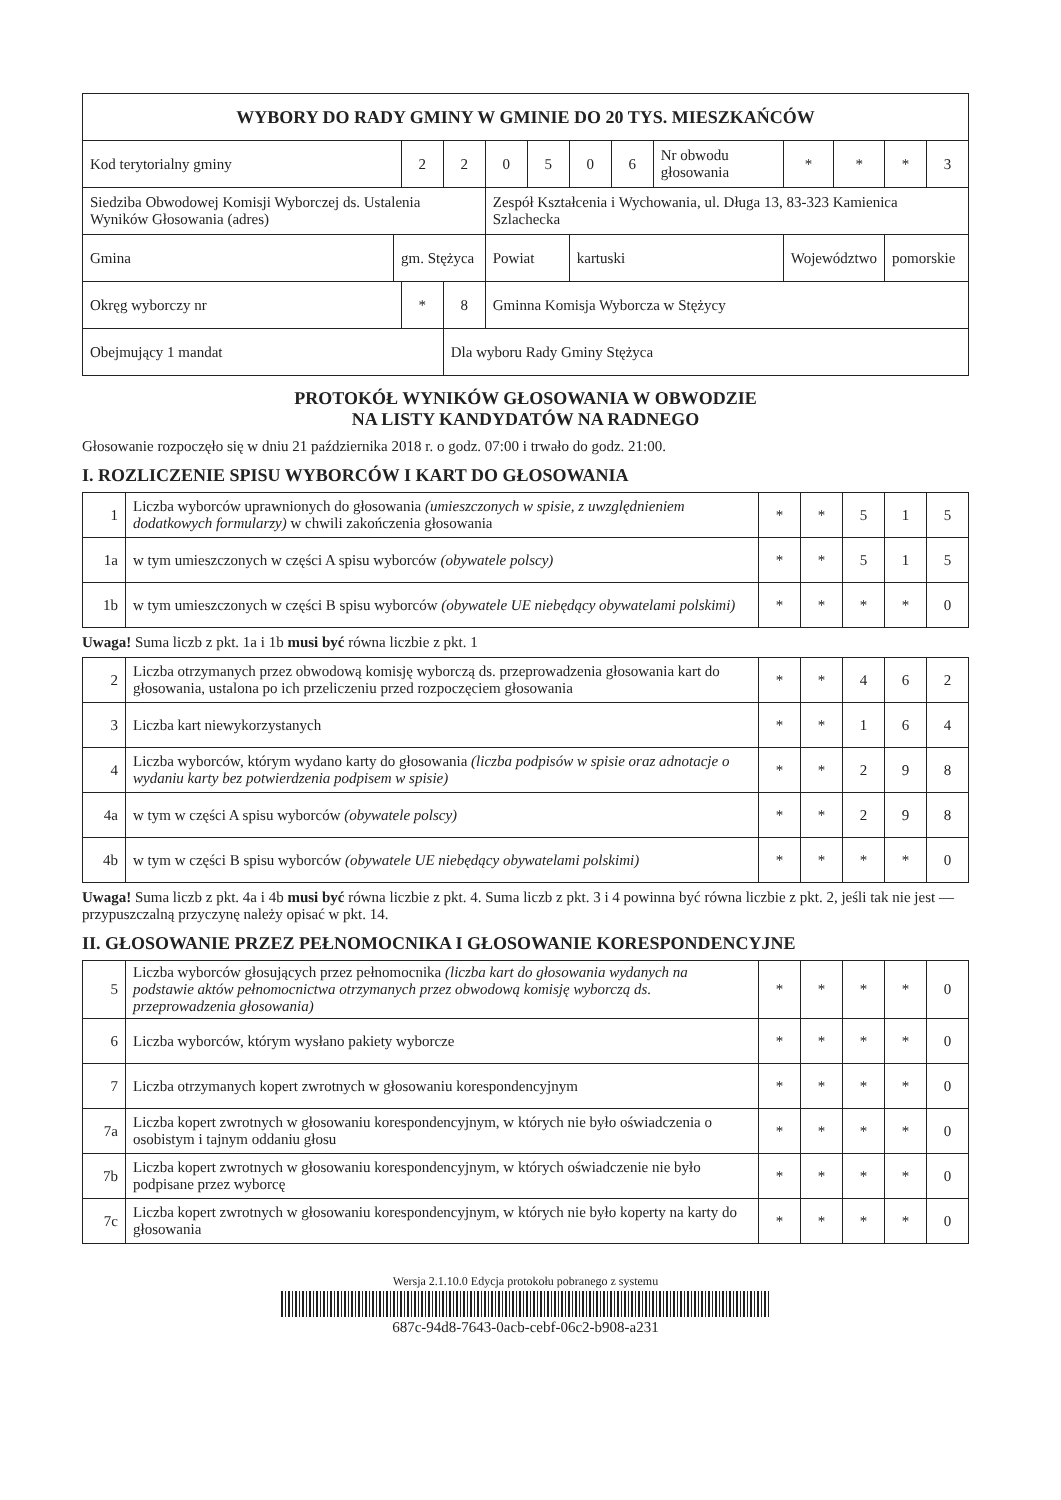| WYBORY DO RADY GMINY W GMINIE DO 20 TYS. MIESZKAŃCÓW | | | | | | | | | | | | |
| Kod terytorialny gminy | | 2 | 2 | 0 | 5 | 0 | 6 | Nr obwodu głosowania | * | * | * | 3 |
| Siedziba Obwodowej Komisji Wyborczej ds. Ustalenia Wyników Głosowania (adres) | | | | Zespół Kształcenia i Wychowania, ul. Długa 13, 83-323 Kamienica Szlachecka | | | | | | | | |
| Gmina | gm. Stężyca | | | Powiat | | kartuski | | | Województwo | | pomorskie | |
| Okręg wyborczy nr | | * | 8 | Gminna Komisja Wyborcza w Stężycy | | | | | | | | |
| Obejmujący 1 mandat | | | Dla wyboru Rady Gminy Stężyca | | | | | | | | | |
PROTOKÓŁ WYNIKÓW GŁOSOWANIA W OBWODZIE
NA LISTY KANDYDATÓW NA RADNEGO
Głosowanie rozpoczęło się w dniu 21 października 2018 r. o godz. 07:00 i trwało do godz. 21:00.
I. ROZLICZENIE SPISU WYBORCÓW I KART DO GŁOSOWANIA
| 1 | Liczba wyborców uprawnionych do głosowania (umieszczonych w spisie, z uwzględnieniem dodatkowych formularzy) w chwili zakończenia głosowania | * | * | 5 | 1 | 5 |
| 1a | w tym umieszczonych w części A spisu wyborców (obywatele polscy) | * | * | 5 | 1 | 5 |
| 1b | w tym umieszczonych w części B spisu wyborców (obywatele UE niebędący obywatelami polskimi) | * | * | * | * | 0 |
Uwaga! Suma liczb z pkt. 1a i 1b musi być równa liczbie z pkt. 1
| 2 | Liczba otrzymanych przez obwodową komisję wyborczą ds. przeprowadzenia głosowania kart do głosowania, ustalona po ich przeliczeniu przed rozpoczęciem głosowania | * | * | 4 | 6 | 2 |
| 3 | Liczba kart niewykorzystanych | * | * | 1 | 6 | 4 |
| 4 | Liczba wyborców, którym wydano karty do głosowania (liczba podpisów w spisie oraz adnotacje o wydaniu karty bez potwierdzenia podpisem w spisie) | * | * | 2 | 9 | 8 |
| 4a | w tym w części A spisu wyborców (obywatele polscy) | * | * | 2 | 9 | 8 |
| 4b | w tym w części B spisu wyborców (obywatele UE niebędący obywatelami polskimi) | * | * | * | * | 0 |
Uwaga! Suma liczb z pkt. 4a i 4b musi być równa liczbie z pkt. 4. Suma liczb z pkt. 3 i 4 powinna być równa liczbie z pkt. 2, jeśli tak nie jest — przypuszczalną przyczynę należy opisać w pkt. 14.
II. GŁOSOWANIE PRZEZ PEŁNOMOCNIKA I GŁOSOWANIE KORESPONDENCYJNE
| 5 | Liczba wyborców głosujących przez pełnomocnika (liczba kart do głosowania wydanych na podstawie aktów pełnomocnictwa otrzymanych przez obwodową komisję wyborczą ds. przeprowadzenia głosowania) | * | * | * | * | 0 |
| 6 | Liczba wyborców, którym wysłano pakiety wyborcze | * | * | * | * | 0 |
| 7 | Liczba otrzymanych kopert zwrotnych w głosowaniu korespondencyjnym | * | * | * | * | 0 |
| 7a | Liczba kopert zwrotnych w głosowaniu korespondencyjnym, w których nie było oświadczenia o osobistym i tajnym oddaniu głosu | * | * | * | * | 0 |
| 7b | Liczba kopert zwrotnych w głosowaniu korespondencyjnym, w których oświadczenie nie było podpisane przez wyborcę | * | * | * | * | 0 |
| 7c | Liczba kopert zwrotnych w głosowaniu korespondencyjnym, w których nie było koperty na karty do głosowania | * | * | * | * | 0 |
Wersja 2.1.10.0 Edycja protokołu pobranego z systemu
687c-94d8-7643-0acb-cebf-06c2-b908-a231